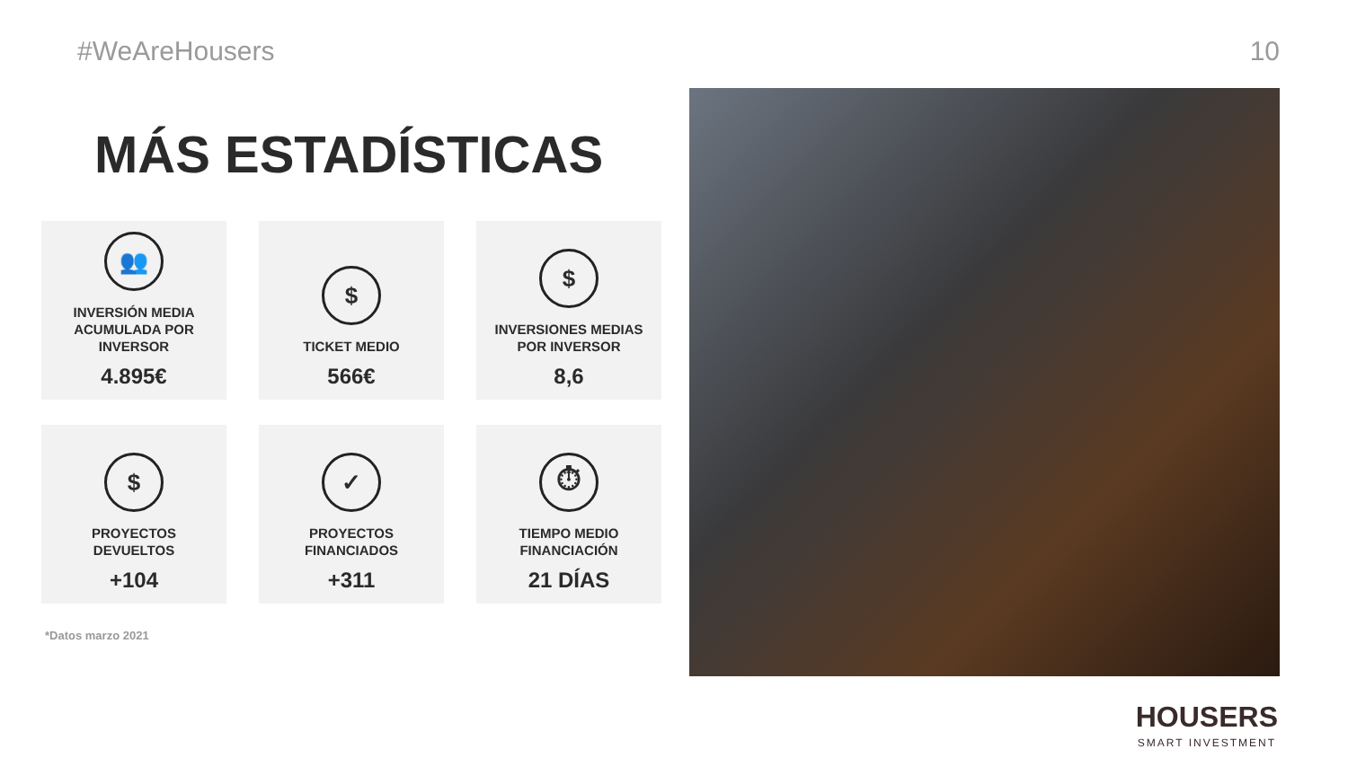#WeAreHousers 10
MÁS ESTADÍSTICAS
👥
INVERSIÓN MEDIA
ACUMULADA POR
INVERSOR
4.895€
$
TICKET MEDIO
566€
$
INVERSIONES MEDIAS
POR INVERSOR
8,6
$
PROYECTOS
DEVUELTOS
+104
✓
PROYECTOS
FINANCIADOS
+311
⏱
TIEMPO MEDIO
FINANCIACIÓN
21 DÍAS
*Datos marzo 2021
HOUSERS
SMART INVESTMENT